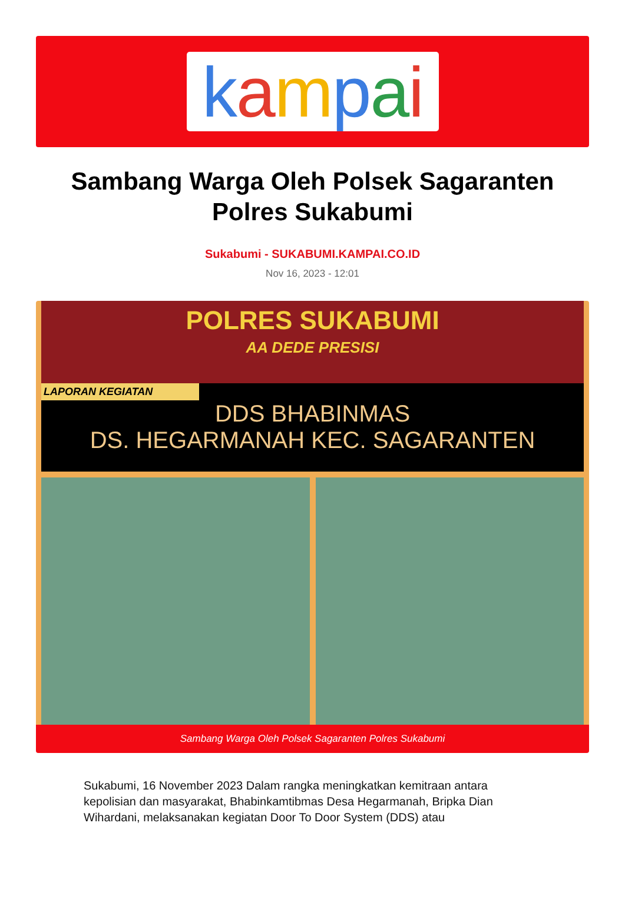kampai
Sambang Warga Oleh Polsek Sagaranten Polres Sukabumi
Sukabumi - SUKABUMI.KAMPAI.CO.ID
Nov 16, 2023 - 12:01
POLRES SUKABUMI
AA DEDE PRESISI
LAPORAN KEGIATAN
DDS BHABINMAS
DS. HEGARMANAH KEC. SAGARANTEN
Sambang Warga Oleh Polsek Sagaranten Polres Sukabumi
Sukabumi, 16 November 2023 Dalam rangka meningkatkan kemitraan antara kepolisian dan masyarakat, Bhabinkamtibmas Desa Hegarmanah, Bripka Dian Wihardani, melaksanakan kegiatan Door To Door System (DDS) atau